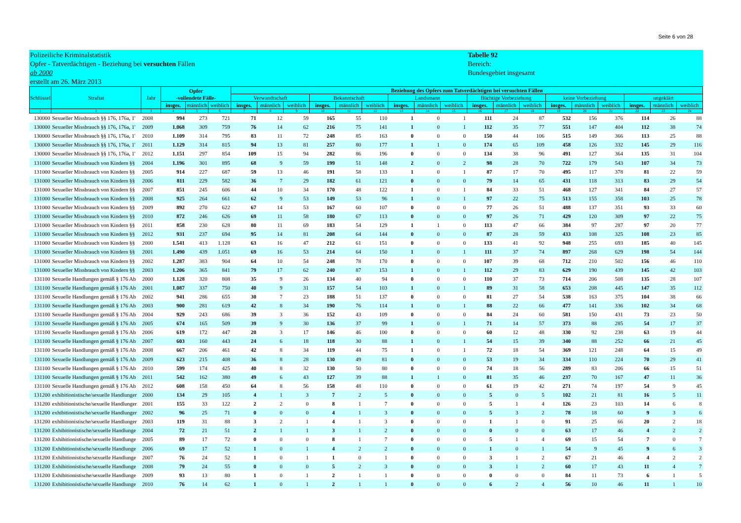Seite 6 von 28
Polizeiliche Kriminalstatistik
Opfer - Tatverdächtigen - Beziehung bei versuchten Fällen
ab 2000
erstellt am 26. März 2013
Tabelle 92
Bereich:
Bundesgebiet insgesamt
| Schlüssel | Straftat | Jahr | Opfer -vollendete Fälle- | | | Beziehung des Opfers zum Tatverdächtigen bei versuchten Fällen | | | | | | | | | | | | | | | | | |
| --- | --- | --- | --- | --- | --- | --- | --- | --- | --- | --- | --- | --- | --- | --- | --- | --- | --- | --- | --- | --- | --- | --- | --- |
| | | | | | | Verwandtschaft | | | Bekanntschaft | | | Landsmann | | | flüchtige Vorbeziehung | | | keine Vorbeziehung | | | ungeklärt | | |
| | | | insges. | männlich | weiblich | insges. | männlich | weiblich | insges. | männlich | weiblich | insges. | männlich | weiblich | insges. | männlich | weiblich | insges. | männlich | weiblich | insges. | männlich | weiblich |
| 1 | 2 | 3 | 4 | 5 | 6 | 7 | 8 | 9 | 10 | 11 | 12 | 13 | 14 | 15 | 16 | 17 | 18 | 19 | 20 | 21 | 22 | 23 | 24 |
| 130000 | Sexueller Missbrauch §§ 176, 176a, 1' | 2008 | 994 | 273 | 721 | 71 | 12 | 59 | 165 | 55 | 110 | 1 | 0 | 1 | 111 | 24 | 87 | 532 | 156 | 376 | 114 | 26 | 88 |
| 130000 | Sexueller Missbrauch §§ 176, 176a, 1' | 2009 | 1.068 | 309 | 759 | 76 | 14 | 62 | 216 | 75 | 141 | 1 | 0 | 1 | 112 | 35 | 77 | 551 | 147 | 404 | 112 | 38 | 74 |
| 130000 | Sexueller Missbrauch §§ 176, 176a, 1' | 2010 | 1.109 | 314 | 795 | 83 | 11 | 72 | 248 | 85 | 163 | 0 | 0 | 0 | 150 | 44 | 106 | 515 | 149 | 366 | 113 | 25 | 88 |
| 130000 | Sexueller Missbrauch §§ 176, 176a, 1' | 2011 | 1.129 | 314 | 815 | 94 | 13 | 81 | 257 | 80 | 177 | 1 | 1 | 0 | 174 | 65 | 109 | 458 | 126 | 332 | 145 | 29 | 116 |
| 130000 | Sexueller Missbrauch §§ 176, 176a, 1' | 2012 | 1.151 | 297 | 854 | 109 | 15 | 94 | 282 | 86 | 196 | 0 | 0 | 0 | 134 | 38 | 96 | 491 | 127 | 364 | 135 | 31 | 104 |
| 131000 | Sexueller Missbrauch von Kindern §§ | 2004 | 1.196 | 301 | 895 | 68 | 9 | 59 | 199 | 51 | 148 | 2 | 0 | 2 | 98 | 28 | 70 | 722 | 179 | 543 | 107 | 34 | 73 |
| 131000 | Sexueller Missbrauch von Kindern §§ | 2005 | 914 | 227 | 687 | 59 | 13 | 46 | 191 | 58 | 133 | 1 | 0 | 1 | 87 | 17 | 70 | 495 | 117 | 378 | 81 | 22 | 59 |
| 131000 | Sexueller Missbrauch von Kindern §§ | 2006 | 811 | 229 | 582 | 36 | 7 | 29 | 182 | 61 | 121 | 0 | 0 | 0 | 79 | 14 | 65 | 431 | 118 | 313 | 83 | 29 | 54 |
| 131000 | Sexueller Missbrauch von Kindern §§ | 2007 | 851 | 245 | 606 | 44 | 10 | 34 | 170 | 48 | 122 | 1 | 0 | 1 | 84 | 33 | 51 | 468 | 127 | 341 | 84 | 27 | 57 |
| 131000 | Sexueller Missbrauch von Kindern §§ | 2008 | 925 | 264 | 661 | 62 | 9 | 53 | 149 | 53 | 96 | 1 | 0 | 1 | 97 | 22 | 75 | 513 | 155 | 358 | 103 | 25 | 78 |
| 131000 | Sexueller Missbrauch von Kindern §§ | 2009 | 892 | 270 | 622 | 67 | 14 | 53 | 167 | 60 | 107 | 0 | 0 | 0 | 77 | 26 | 51 | 488 | 137 | 351 | 93 | 33 | 60 |
| 131000 | Sexueller Missbrauch von Kindern §§ | 2010 | 872 | 246 | 626 | 69 | 11 | 58 | 180 | 67 | 113 | 0 | 0 | 0 | 97 | 26 | 71 | 429 | 120 | 309 | 97 | 22 | 75 |
| 131000 | Sexueller Missbrauch von Kindern §§ | 2011 | 858 | 230 | 628 | 80 | 11 | 69 | 183 | 54 | 129 | 1 | 1 | 0 | 113 | 47 | 66 | 384 | 97 | 287 | 97 | 20 | 77 |
| 131000 | Sexueller Missbrauch von Kindern §§ | 2012 | 931 | 237 | 694 | 95 | 14 | 81 | 208 | 64 | 144 | 0 | 0 | 0 | 87 | 28 | 59 | 433 | 108 | 325 | 108 | 23 | 85 |
| 131000 | Sexueller Missbrauch von Kindern §§ | 2000 | 1.541 | 413 | 1.128 | 63 | 16 | 47 | 212 | 61 | 151 | 0 | 0 | 0 | 133 | 41 | 92 | 948 | 255 | 693 | 185 | 40 | 145 |
| 131000 | Sexueller Missbrauch von Kindern §§ | 2001 | 1.490 | 439 | 1.051 | 69 | 16 | 53 | 214 | 64 | 150 | 1 | 0 | 1 | 111 | 37 | 74 | 897 | 268 | 629 | 198 | 54 | 144 |
| 131000 | Sexueller Missbrauch von Kindern §§ | 2002 | 1.287 | 383 | 904 | 64 | 10 | 54 | 248 | 78 | 170 | 0 | 0 | 0 | 107 | 39 | 68 | 712 | 210 | 502 | 156 | 46 | 110 |
| 131000 | Sexueller Missbrauch von Kindern §§ | 2003 | 1.206 | 365 | 841 | 79 | 17 | 62 | 240 | 87 | 153 | 1 | 0 | 1 | 112 | 29 | 83 | 629 | 190 | 439 | 145 | 42 | 103 |
| 131100 | Sexuelle Handlungen gemäß § 176 Ab | 2000 | 1.128 | 320 | 808 | 35 | 9 | 26 | 134 | 40 | 94 | 0 | 0 | 0 | 110 | 37 | 73 | 714 | 206 | 508 | 135 | 28 | 107 |
| 131100 | Sexuelle Handlungen gemäß § 176 Ab | 2001 | 1.087 | 337 | 750 | 40 | 9 | 31 | 157 | 54 | 103 | 1 | 0 | 1 | 89 | 31 | 58 | 653 | 208 | 445 | 147 | 35 | 112 |
| 131100 | Sexuelle Handlungen gemäß § 176 Ab | 2002 | 941 | 286 | 655 | 30 | 7 | 23 | 188 | 51 | 137 | 0 | 0 | 0 | 81 | 27 | 54 | 538 | 163 | 375 | 104 | 38 | 66 |
| 131100 | Sexuelle Handlungen gemäß § 176 Ab | 2003 | 900 | 281 | 619 | 42 | 8 | 34 | 190 | 76 | 114 | 1 | 0 | 1 | 88 | 22 | 66 | 477 | 141 | 336 | 102 | 34 | 68 |
| 131100 | Sexuelle Handlungen gemäß § 176 Ab | 2004 | 929 | 243 | 686 | 39 | 3 | 36 | 152 | 43 | 109 | 0 | 0 | 0 | 84 | 24 | 60 | 581 | 150 | 431 | 73 | 23 | 50 |
| 131100 | Sexuelle Handlungen gemäß § 176 Ab | 2005 | 674 | 165 | 509 | 39 | 9 | 30 | 136 | 37 | 99 | 1 | 0 | 1 | 71 | 14 | 57 | 373 | 88 | 285 | 54 | 17 | 37 |
| 131100 | Sexuelle Handlungen gemäß § 176 Ab | 2006 | 619 | 172 | 447 | 20 | 3 | 17 | 146 | 46 | 100 | 0 | 0 | 0 | 60 | 12 | 48 | 330 | 92 | 238 | 63 | 19 | 44 |
| 131100 | Sexuelle Handlungen gemäß § 176 Ab | 2007 | 603 | 160 | 443 | 24 | 6 | 18 | 118 | 30 | 88 | 1 | 0 | 1 | 54 | 15 | 39 | 340 | 88 | 252 | 66 | 21 | 45 |
| 131100 | Sexuelle Handlungen gemäß § 176 Ab | 2008 | 667 | 206 | 461 | 42 | 8 | 34 | 119 | 44 | 75 | 1 | 0 | 1 | 72 | 18 | 54 | 369 | 121 | 248 | 64 | 15 | 49 |
| 131100 | Sexuelle Handlungen gemäß § 176 Ab | 2009 | 623 | 215 | 408 | 36 | 8 | 28 | 130 | 49 | 81 | 0 | 0 | 0 | 53 | 19 | 34 | 334 | 110 | 224 | 70 | 29 | 41 |
| 131100 | Sexuelle Handlungen gemäß § 176 Ab | 2010 | 599 | 174 | 425 | 40 | 8 | 32 | 130 | 50 | 80 | 0 | 0 | 0 | 74 | 18 | 56 | 289 | 83 | 206 | 66 | 15 | 51 |
| 131100 | Sexuelle Handlungen gemäß § 176 Ab | 2011 | 542 | 162 | 380 | 49 | 6 | 43 | 127 | 39 | 88 | 1 | 1 | 0 | 81 | 35 | 46 | 237 | 70 | 167 | 47 | 11 | 36 |
| 131100 | Sexuelle Handlungen gemäß § 176 Ab | 2012 | 608 | 158 | 450 | 64 | 8 | 56 | 158 | 48 | 110 | 0 | 0 | 0 | 61 | 19 | 42 | 271 | 74 | 197 | 54 | 9 | 45 |
| 131200 | exhibitionistische/sexuelle Handlunger | 2000 | 134 | 29 | 105 | 4 | 1 | 3 | 7 | 2 | 5 | 0 | 0 | 0 | 5 | 0 | 5 | 102 | 21 | 81 | 16 | 5 | 11 |
| 131200 | exhibitionistische/sexuelle Handlunger | 2001 | 155 | 33 | 122 | 2 | 2 | 0 | 8 | 1 | 7 | 0 | 0 | 0 | 5 | 1 | 4 | 126 | 23 | 103 | 14 | 6 | 8 |
| 131200 | exhibitionistische/sexuelle Handlunger | 2002 | 96 | 25 | 71 | 0 | 0 | 0 | 4 | 1 | 3 | 0 | 0 | 0 | 5 | 3 | 2 | 78 | 18 | 60 | 9 | 3 | 6 |
| 131200 | exhibitionistische/sexuelle Handlunger | 2003 | 119 | 31 | 88 | 3 | 2 | 1 | 4 | 1 | 3 | 0 | 0 | 0 | 1 | 1 | 0 | 91 | 25 | 66 | 20 | 2 | 18 |
| 131200 | Exhibitionistische/sexuelle Handlunge | 2004 | 72 | 21 | 51 | 2 | 1 | 1 | 3 | 1 | 2 | 0 | 0 | 0 | 0 | 0 | 0 | 63 | 17 | 46 | 4 | 2 | 2 |
| 131200 | Exhibitionistische/sexuelle Handlunge | 2005 | 89 | 17 | 72 | 0 | 0 | 0 | 8 | 1 | 7 | 0 | 0 | 0 | 5 | 1 | 4 | 69 | 15 | 54 | 7 | 0 | 7 |
| 131200 | Exhibitionistische/sexuelle Handlunge | 2006 | 69 | 17 | 52 | 1 | 0 | 1 | 4 | 2 | 2 | 0 | 0 | 0 | 1 | 0 | 1 | 54 | 9 | 45 | 9 | 6 | 3 |
| 131200 | Exhibitionistische/sexuelle Handlunge | 2007 | 76 | 24 | 52 | 1 | 0 | 1 | 1 | 0 | 1 | 0 | 0 | 0 | 3 | 1 | 2 | 67 | 21 | 46 | 4 | 2 | 2 |
| 131200 | Exhibitionistische/sexuelle Handlunge | 2008 | 79 | 24 | 55 | 0 | 0 | 0 | 5 | 2 | 3 | 0 | 0 | 0 | 3 | 1 | 2 | 60 | 17 | 43 | 11 | 4 | 7 |
| 131200 | Exhibitionistische/sexuelle Handlunge | 2009 | 93 | 13 | 80 | 1 | 0 | 1 | 2 | 1 | 1 | 0 | 0 | 0 | 0 | 0 | 0 | 84 | 11 | 73 | 6 | 1 | 5 |
| 131200 | Exhibitionistische/sexuelle Handlunge | 2010 | 76 | 14 | 62 | 1 | 0 | 1 | 2 | 1 | 1 | 0 | 0 | 0 | 6 | 2 | 4 | 56 | 10 | 46 | 11 | 1 | 10 |